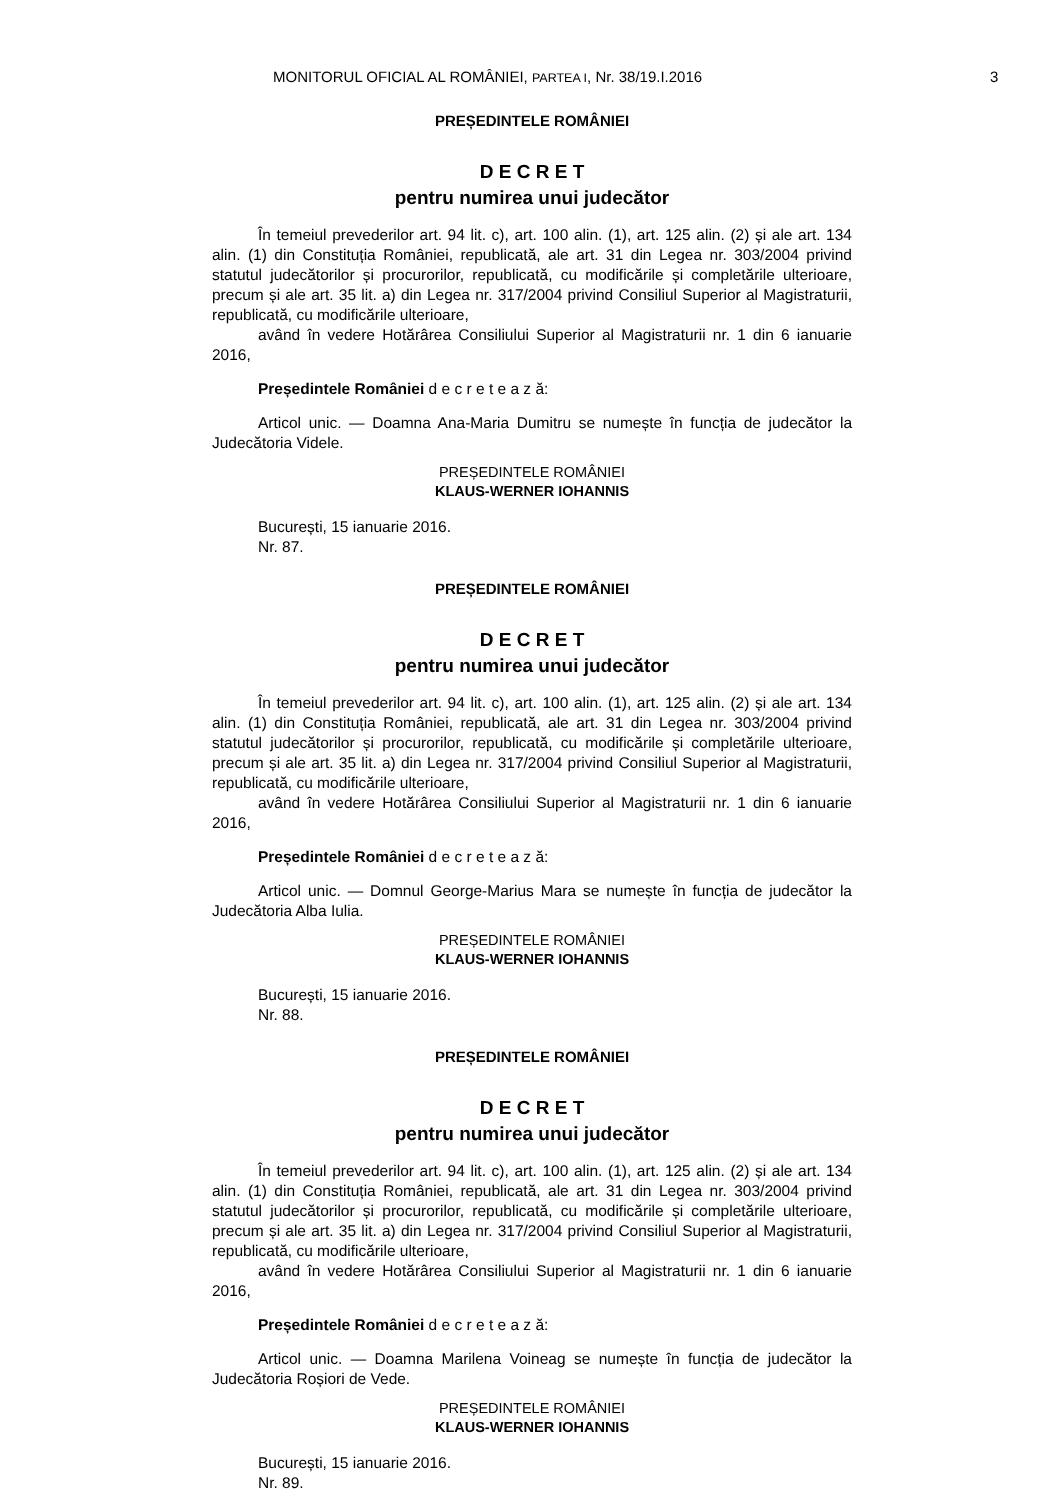MONITORUL OFICIAL AL ROMÂNIEI, PARTEA I, Nr. 38/19.I.2016 3
PREȘEDINTELE ROMÂNIEI
D E C R E T
pentru numirea unui judecător
În temeiul prevederilor art. 94 lit. c), art. 100 alin. (1), art. 125 alin. (2) și ale art. 134 alin. (1) din Constituția României, republicată, ale art. 31 din Legea nr. 303/2004 privind statutul judecătorilor și procurorilor, republicată, cu modificările și completările ulterioare, precum și ale art. 35 lit. a) din Legea nr. 317/2004 privind Consiliul Superior al Magistraturii, republicată, cu modificările ulterioare,
având în vedere Hotărârea Consiliului Superior al Magistraturii nr. 1 din 6 ianuarie 2016,
Președintele României d e c r e t e a z ă:
Articol unic. — Doamna Ana-Maria Dumitru se numește în funcția de judecător la Judecătoria Videle.
PREȘEDINTELE ROMÂNIEI
KLAUS-WERNER IOHANNIS
București, 15 ianuarie 2016.
Nr. 87.
PREȘEDINTELE ROMÂNIEI
D E C R E T
pentru numirea unui judecător
În temeiul prevederilor art. 94 lit. c), art. 100 alin. (1), art. 125 alin. (2) și ale art. 134 alin. (1) din Constituția României, republicată, ale art. 31 din Legea nr. 303/2004 privind statutul judecătorilor și procurorilor, republicată, cu modificările și completările ulterioare, precum și ale art. 35 lit. a) din Legea nr. 317/2004 privind Consiliul Superior al Magistraturii, republicată, cu modificările ulterioare,
având în vedere Hotărârea Consiliului Superior al Magistraturii nr. 1 din 6 ianuarie 2016,
Președintele României d e c r e t e a z ă:
Articol unic. — Domnul George-Marius Mara se numește în funcția de judecător la Judecătoria Alba Iulia.
PREȘEDINTELE ROMÂNIEI
KLAUS-WERNER IOHANNIS
București, 15 ianuarie 2016.
Nr. 88.
PREȘEDINTELE ROMÂNIEI
D E C R E T
pentru numirea unui judecător
În temeiul prevederilor art. 94 lit. c), art. 100 alin. (1), art. 125 alin. (2) și ale art. 134 alin. (1) din Constituția României, republicată, ale art. 31 din Legea nr. 303/2004 privind statutul judecătorilor și procurorilor, republicată, cu modificările și completările ulterioare, precum și ale art. 35 lit. a) din Legea nr. 317/2004 privind Consiliul Superior al Magistraturii, republicată, cu modificările ulterioare,
având în vedere Hotărârea Consiliului Superior al Magistraturii nr. 1 din 6 ianuarie 2016,
Președintele României d e c r e t e a z ă:
Articol unic. — Doamna Marilena Voineag se numește în funcția de judecător la Judecătoria Roșiori de Vede.
PREȘEDINTELE ROMÂNIEI
KLAUS-WERNER IOHANNIS
București, 15 ianuarie 2016.
Nr. 89.